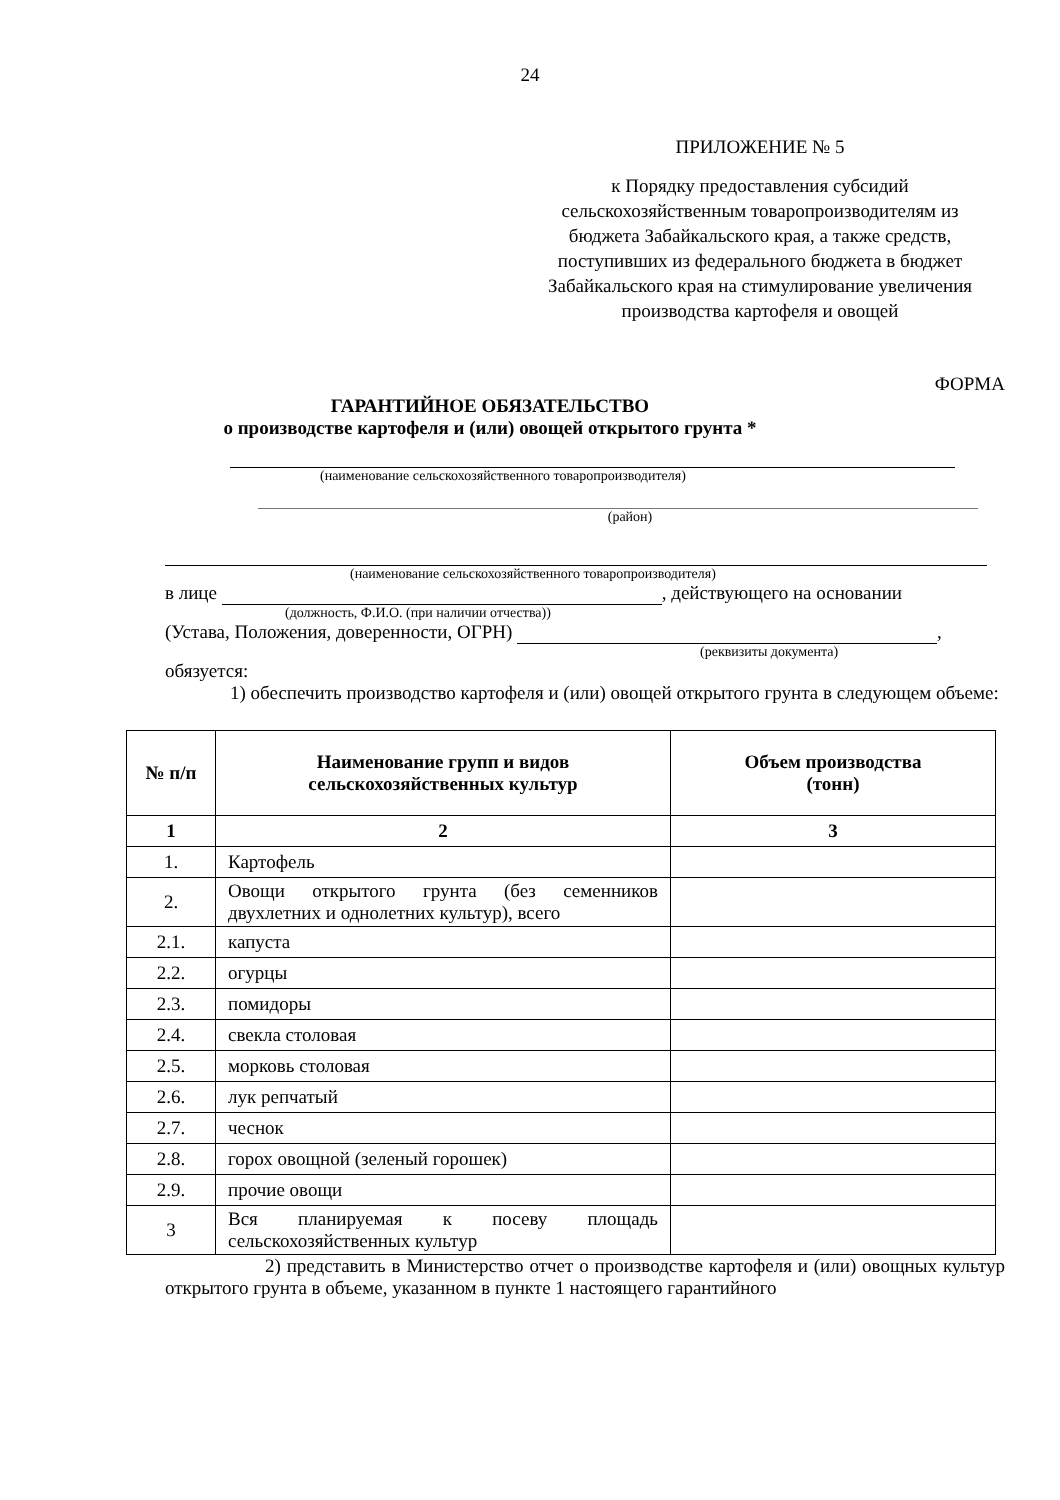24
ПРИЛОЖЕНИЕ № 5
к Порядку предоставления субсидий сельскохозяйственным товаропроизводителям из бюджета Забайкальского края, а также средств, поступивших из федерального бюджета в бюджет Забайкальского края на стимулирование увеличения производства картофеля и овощей
ФОРМА
ГАРАНТИЙНОЕ ОБЯЗАТЕЛЬСТВО
о производстве картофеля и (или) овощей открытого грунта *
(наименование сельскохозяйственного товаропроизводителя)
(район)
(наименование сельскохозяйственного товаропроизводителя)
в лице , действующего на основании
(должность, Ф.И.О. (при наличии отчества))
(Устава, Положения, доверенности, ОГРН) ,
(реквизиты документа)
обязуется:
1) обеспечить производство картофеля и (или) овощей открытого грунта в следующем объеме:
| № п/п | Наименование групп и видов сельскохозяйственных культур | Объем производства (тонн) |
| --- | --- | --- |
| 1 | 2 | 3 |
| 1. | Картофель | |
| 2. | Овощи открытого грунта (без семенников двухлетних и однолетних культур), всего | |
| 2.1. | капуста | |
| 2.2. | огурцы | |
| 2.3. | помидоры | |
| 2.4. | свекла столовая | |
| 2.5. | морковь столовая | |
| 2.6. | лук репчатый | |
| 2.7. | чеснок | |
| 2.8. | горох овощной (зеленый горошек) | |
| 2.9. | прочие овощи | |
| 3 | Вся планируемая к посеву площадь сельскохозяйственных культур | |
2) представить в Министерство отчет о производстве картофеля и (или) овощных культур открытого грунта в объеме, указанном в пункте 1 настоящего гарантийного